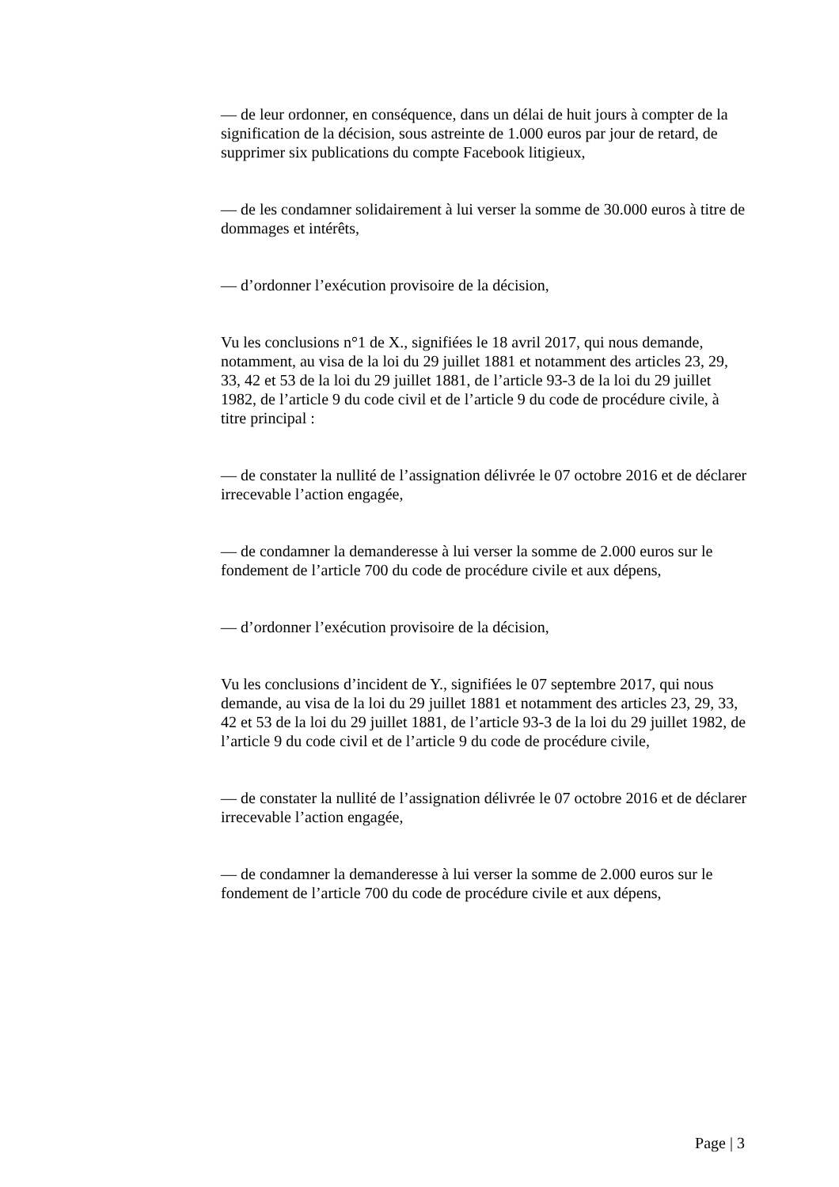— de leur ordonner, en conséquence, dans un délai de huit jours à compter de la signification de la décision, sous astreinte de 1.000 euros par jour de retard, de supprimer six publications du compte Facebook litigieux,
— de les condamner solidairement à lui verser la somme de 30.000 euros à titre de dommages et intérêts,
— d’ordonner l’exécution provisoire de la décision,
Vu les conclusions n°1 de X., signifiées le 18 avril 2017, qui nous demande, notamment, au visa de la loi du 29 juillet 1881 et notamment des articles 23, 29, 33, 42 et 53 de la loi du 29 juillet 1881, de l’article 93-3 de la loi du 29 juillet 1982, de l’article 9 du code civil et de l’article 9 du code de procédure civile, à titre principal :
— de constater la nullité de l’assignation délivrée le 07 octobre 2016 et de déclarer irrecevable l’action engagée,
— de condamner la demanderesse à lui verser la somme de 2.000 euros sur le fondement de l’article 700 du code de procédure civile et aux dépens,
— d’ordonner l’exécution provisoire de la décision,
Vu les conclusions d’incident de Y., signifiées le 07 septembre 2017, qui nous demande, au visa de la loi du 29 juillet 1881 et notamment des articles 23, 29, 33, 42 et 53 de la loi du 29 juillet 1881, de l’article 93-3 de la loi du 29 juillet 1982, de l’article 9 du code civil et de l’article 9 du code de procédure civile,
— de constater la nullité de l’assignation délivrée le 07 octobre 2016 et de déclarer irrecevable l’action engagée,
— de condamner la demanderesse à lui verser la somme de 2.000 euros sur le fondement de l’article 700 du code de procédure civile et aux dépens,
Page | 3